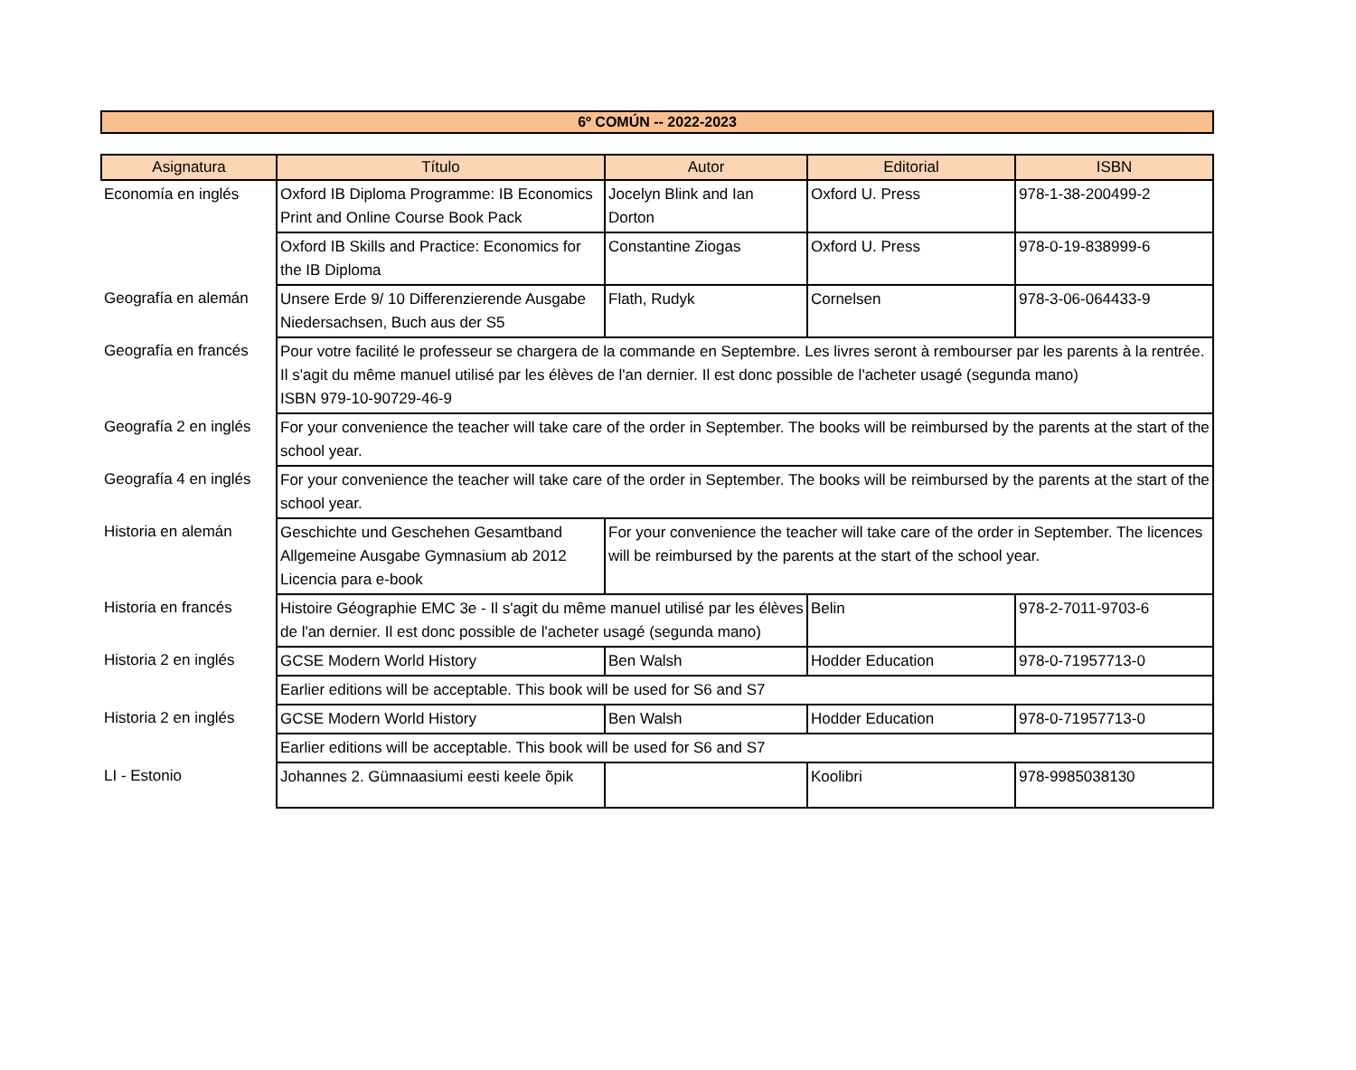6º COMÚN -- 2022-2023
| Asignatura | Título | Autor | Editorial | ISBN |
| --- | --- | --- | --- | --- |
| Economía en inglés | Oxford IB Diploma Programme: IB Economics Print and Online Course Book Pack | Jocelyn Blink and Ian Dorton | Oxford U. Press | 978-1-38-200499-2 |
| | Oxford IB Skills and Practice: Economics for the IB Diploma | Constantine Ziogas | Oxford U. Press | 978-0-19-838999-6 |
| Geografía en alemán | Unsere Erde 9/ 10 Differenzierende Ausgabe Niedersachsen, Buch aus der S5 | Flath, Rudyk | Cornelsen | 978-3-06-064433-9 |
| Geografía en francés | Pour votre facilité le professeur se chargera de la commande en Septembre. Les livres seront à rembourser par les parents à la rentrée. Il s'agit du même manuel utilisé par les élèves de l'an dernier. Il est donc possible de l'acheter usagé (segunda mano) ISBN 979-10-90729-46-9 | | | |
| Geografía 2 en inglés | For your convenience the teacher will take care of the order in September. The books will be reimbursed by the parents at the start of the school year. | | | |
| Geografía 4 en inglés | For your convenience the teacher will take care of the order in September. The books will be reimbursed by the parents at the start of the school year. | | | |
| Historia en alemán | Geschichte und Geschehen Gesamtband Allgemeine Ausgabe Gymnasium ab 2012 Licencia para e-book | For your convenience the teacher will take care of the order in September. The licences will be reimbursed by the parents at the start of the school year. | | |
| Historia en francés | Histoire Géographie EMC 3e - Il s'agit du même manuel utilisé par les élèves de l'an dernier. Il est donc possible de l'acheter usagé (segunda mano) | | Belin | 978-2-7011-9703-6 |
| Historia 2 en inglés | GCSE Modern World History | Ben Walsh | Hodder Education | 978-0-71957713-0 |
| | Earlier editions will be acceptable. This book will be used for S6 and S7 | | | |
| Historia 2 en inglés | GCSE Modern World History | Ben Walsh | Hodder Education | 978-0-71957713-0 |
| | Earlier editions will be acceptable. This book will be used for S6 and S7 | | | |
| LI - Estonio | Johannes 2. Gümnaasiumi eesti keele õpik | | Koolibri | 978-9985038130 |